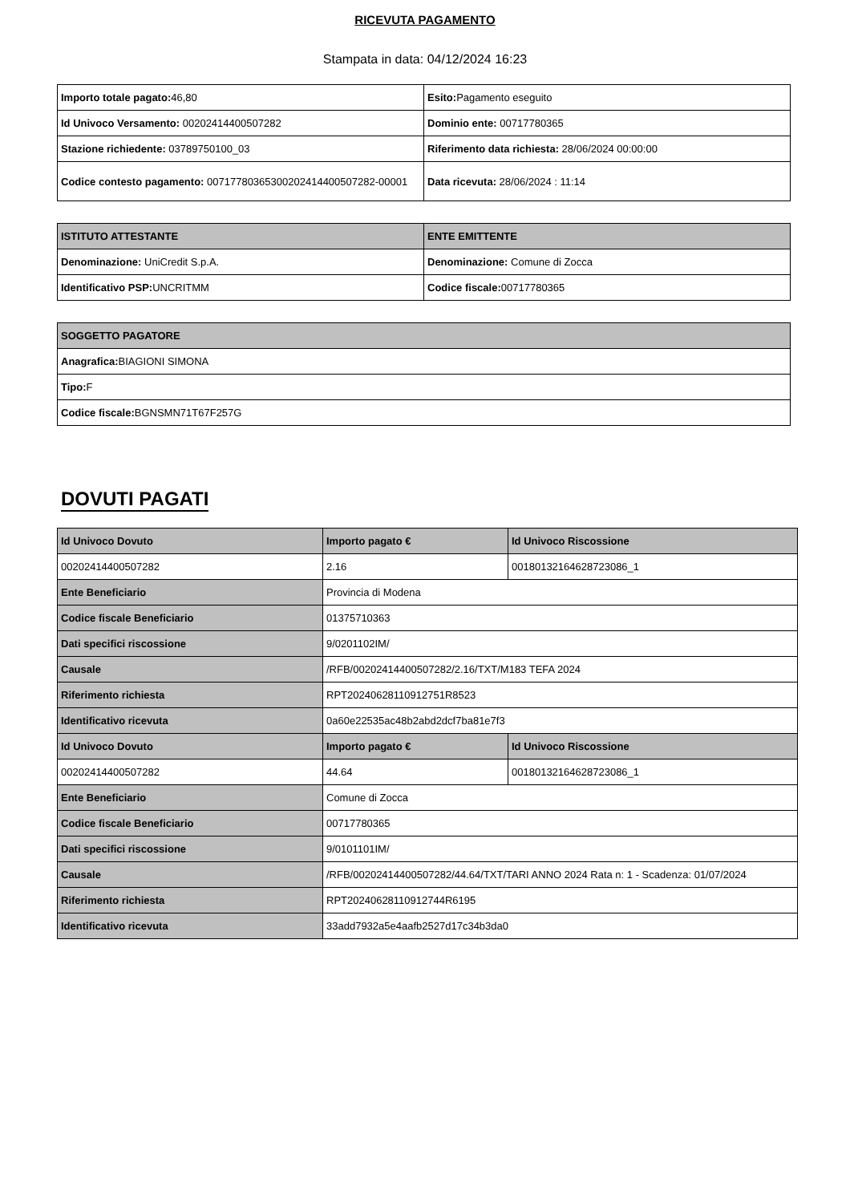RICEVUTA PAGAMENTO
Stampata in data: 04/12/2024 16:23
| Importo totale pagato: 46,80 | Esito: Pagamento eseguito |
| Id Univoco Versamento: 00202414400507282 | Dominio ente: 00717780365 |
| Stazione richiedente: 03789750100_03 | Riferimento data richiesta: 28/06/2024 00:00:00 |
| Codice contesto pagamento: 007177803653002024144005072​82-00001 | Data ricevuta: 28/06/2024 : 11:14 |
| ISTITUTO ATTESTANTE | ENTE EMITTENTE |
| --- | --- |
| Denominazione: UniCredit S.p.A. | Denominazione: Comune di Zocca |
| Identificativo PSP: UNCRITMM | Codice fiscale: 00717780365 |
| SOGGETTO PAGATORE |
| --- |
| Anagrafica: BIAGIONI SIMONA |
| Tipo: F |
| Codice fiscale: BGNSMN71T67F257G |
DOVUTI PAGATI
| Id Univoco Dovuto | Importo pagato € | Id Univoco Riscossione |
| --- | --- | --- |
| 00202414400507282 | 2.16 | 00180132164628723086_1 |
| Ente Beneficiario | Provincia di Modena | |
| Codice fiscale Beneficiario | 01375710363 | |
| Dati specifici riscossione | 9/0201102IM/ | |
| Causale | /RFB/00202414400507282/2.16/TXT/M183 TEFA 2024 | |
| Riferimento richiesta | RPT20240628110912751R8523 | |
| Identificativo ricevuta | 0a60e22535ac48b2abd2dcf7ba81e7f3 | |
| Id Univoco Dovuto | Importo pagato € | Id Univoco Riscossione |
| 00202414400507282 | 44.64 | 00180132164628723086_1 |
| Ente Beneficiario | Comune di Zocca | |
| Codice fiscale Beneficiario | 00717780365 | |
| Dati specifici riscossione | 9/0101101IM/ | |
| Causale | /RFB/00202414400507282/44.64/TXT/TARI ANNO 2024 Rata n: 1 - Scadenza: 01/07/2024 | |
| Riferimento richiesta | RPT20240628110912744R6195 | |
| Identificativo ricevuta | 33add7932a5e4aafb2527d17c34b3da0 | |